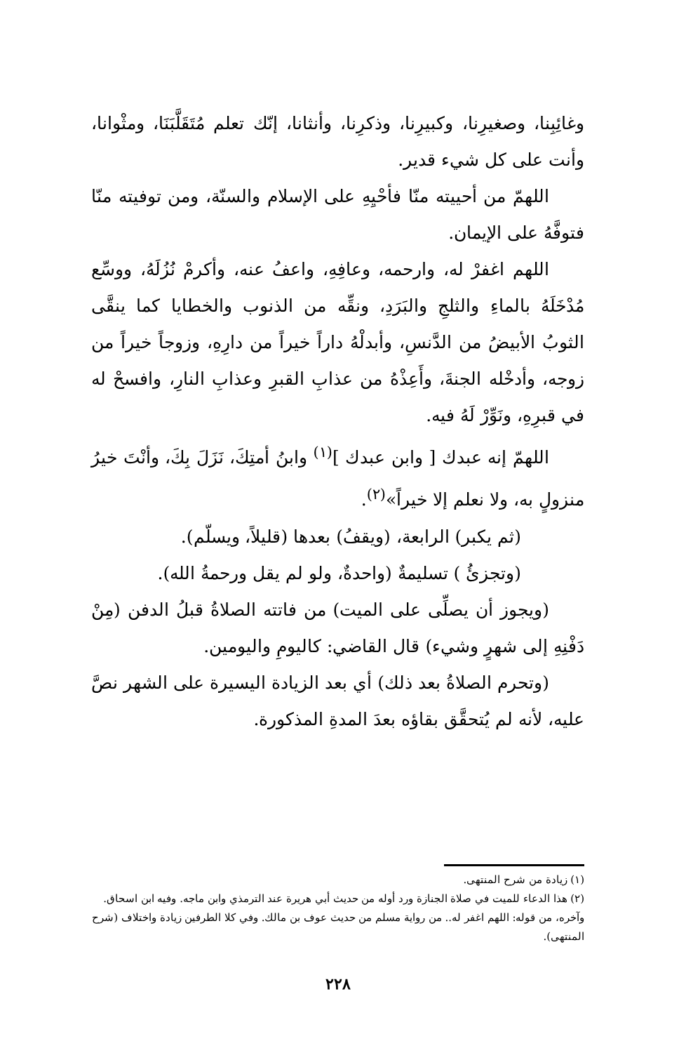وغائِبِنا، وصغيرِنا، وكبيرِنا، وذكرِنا، وأنثانا، إنّك تعلم مُتَقَلَّبَنَا، ومثْوانا، وأنت على كل شيء قدير.
اللهمّ من أحييته منّا فأحْيِهِ على الإسلام والسنّة، ومن توفيته منّا فتوفَّهُ على الإيمان.
اللهم اغفرْ له، وارحمه، وعافِهِ، واعفُ عنه، وأكرمْ نُزُلَهُ، ووسِّع مُدْخَلَهُ بالماءِ والثلجِ والبَرَدِ، ونقِّه من الذنوب والخطايا كما ينقَّى الثوبُ الأبيضُ من الدَّنسِ، وأبدلْهُ داراً خيراً من دارِهِ، وزوجاً خيراً من زوجه، وأدخْله الجنةَ، وأَعِذْهُ من عذابِ القبرِ وعذابِ النارِ، وافسحْ له في قبرِهِ، ونَوِّرْ لَهُ فيه.
اللهمّ إنه عبدك [ وابن عبدك ]<sup>(١)</sup> وابنُ أمتِكَ، نَزَلَ بِكَ، وأنْتَ خيرُ منزولٍ به، ولا نعلم إلا خيراً»<sup>(٢)</sup>.
(ثم يكبر) الرابعة، (ويقفُ) بعدها (قليلاً، ويسلّم).
(وتجزئُ ) تسليمةٌ (واحدةٌ، ولو لم يقل ورحمةُ الله).
(ويجوز أن يصلِّى على الميت) من فاتته الصلاةُ قبلُ الدفن (مِنْ دَفْنِهِ إلى شهرٍ وشيء) قال القاضي: كاليومِ واليومين.
(وتحرم الصلاةُ بعد ذلك) أي بعد الزيادة اليسيرة على الشهر نصَّ عليه، لأنه لم يُتحقَّق بقاؤه بعدَ المدةِ المذكورة.
(١) زيادة من شرح المنتهى.
(٢) هذا الدعاء للميت في صلاة الجنازة ورد أوله من حديث أبي هريرة عند الترمذي وابن ماجه. وفيه ابن اسحاق. وآخره، من قوله: اللهم اغفر له.. من رواية مسلم من حديث عوف بن مالك. وفي كلا الطرفين زيادة واختلاف (شرح المنتهى).
٢٢٨